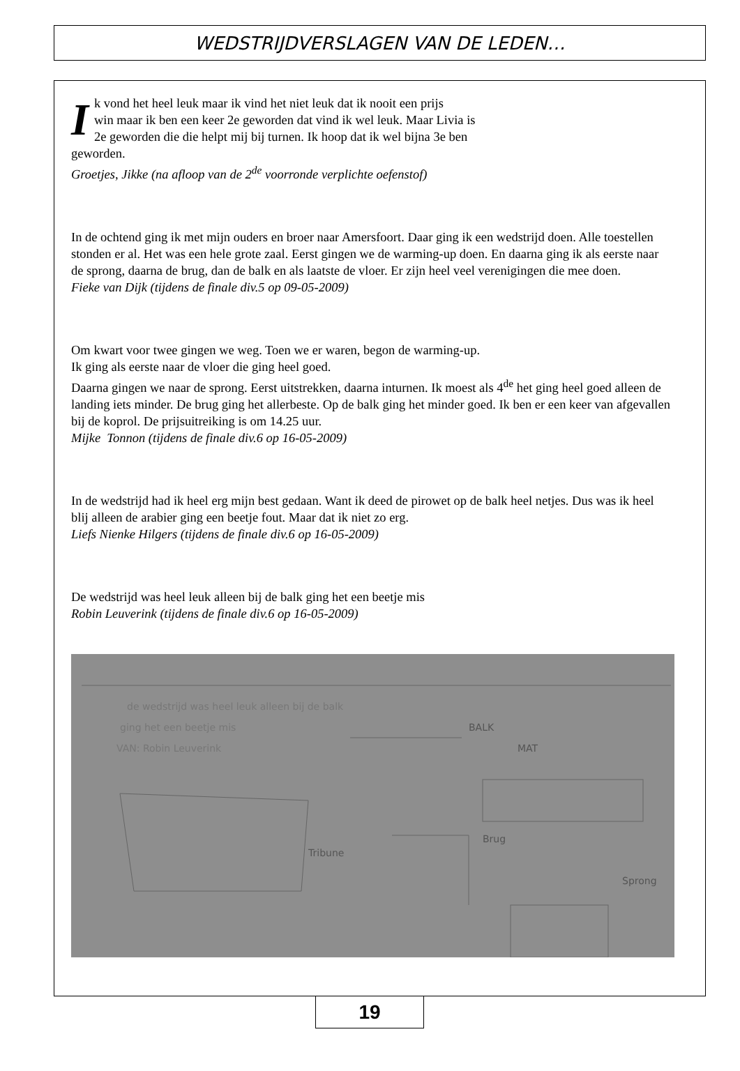WEDSTRIJDVERSLAGEN VAN DE LEDEN…
Ik vond het heel leuk maar ik vind het niet leuk dat ik nooit een prijs
win maar ik ben een keer 2e geworden dat vind ik wel leuk. Maar Livia is
2e geworden die die helpt mij bij turnen. Ik hoop dat ik wel bijna 3e ben
geworden.
Groetjes, Jikke (na afloop van de 2<sup>de</sup> voorronde verplichte oefenstof)
In de ochtend ging ik met mijn ouders en broer naar Amersfoort. Daar ging ik een wedstrijd doen. Alle toestellen stonden er al. Het was een hele grote zaal. Eerst gingen we de warming-up doen. En daarna ging ik als eerste naar de sprong, daarna de brug, dan de balk en als laatste de vloer. Er zijn heel veel verenigingen die mee doen.
Fieke van Dijk (tijdens de finale div.5 op 09-05-2009)
Om kwart voor twee gingen we weg. Toen we er waren, begon de warming-up.
Ik ging als eerste naar de vloer die ging heel goed.
Daarna gingen we naar de sprong. Eerst uitstrekken, daarna inturnen. Ik moest als 4<sup>de</sup> het ging heel goed alleen de landing iets minder. De brug ging het allerbeste. Op de balk ging het minder goed. Ik ben er een keer van afgevallen bij de koprol. De prijsuitreiking is om 14.25 uur.
Mijke Tonnon (tijdens de finale div.6 op 16-05-2009)
In de wedstrijd had ik heel erg mijn best gedaan. Want ik deed de pirowet op de balk heel netjes. Dus was ik heel blij alleen de arabier ging een beetje fout. Maar dat ik niet zo erg.
Liefs Nienke Hilgers (tijdens de finale div.6 op 16-05-2009)
De wedstrijd was heel leuk alleen bij de balk ging het een beetje mis
Robin Leuverink (tijdens de finale div.6 op 16-05-2009)
de wedstrijd was heel leuk alleen bij de balk
ging het een beetje mis
VAN: Robin Leuverink
BALK
MAT
Brug
Tribune
Sprong
19